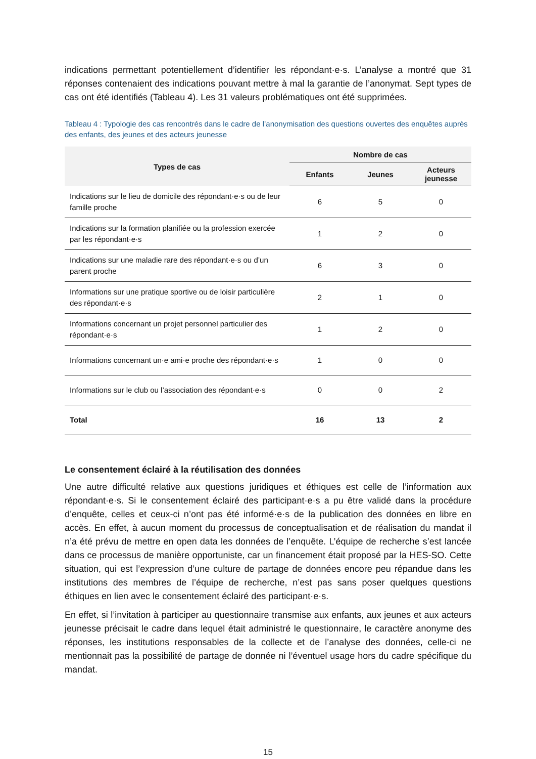indications permettant potentiellement d’identifier les répondant·e·s. L’analyse a montré que 31 réponses contenaient des indications pouvant mettre à mal la garantie de l’anonymat. Sept types de cas ont été identifiés (Tableau 4). Les 31 valeurs problématiques ont été supprimées.
Tableau 4 : Typologie des cas rencontrés dans le cadre de l’anonymisation des questions ouvertes des enquêtes auprès des enfants, des jeunes et des acteurs jeunesse
| Types de cas | Nombre de cas | | |
| --- | --- | --- | --- |
| | Enfants | Jeunes | Acteurs jeunesse |
| Indications sur le lieu de domicile des répondant·e·s ou de leur famille proche | 6 | 5 | 0 |
| Indications sur la formation planifiée ou la profession exercée par les répondant·e·s | 1 | 2 | 0 |
| Indications sur une maladie rare des répondant·e·s ou d’un parent proche | 6 | 3 | 0 |
| Informations sur une pratique sportive ou de loisir particulière des répondant·e·s | 2 | 1 | 0 |
| Informations concernant un projet personnel particulier des répondant·e·s | 1 | 2 | 0 |
| Informations concernant un·e ami·e proche des répondant·e·s | 1 | 0 | 0 |
| Informations sur le club ou l’association des répondant·e·s | 0 | 0 | 2 |
| Total | 16 | 13 | 2 |
Le consentement éclairé à la réutilisation des données
Une autre difficulté relative aux questions juridiques et éthiques est celle de l’information aux répondant·e·s. Si le consentement éclairé des participant·e·s a pu être validé dans la procédure d’enquête, celles et ceux-ci n’ont pas été informé·e·s de la publication des données en libre en accès. En effet, à aucun moment du processus de conceptualisation et de réalisation du mandat il n’a été prévu de mettre en open data les données de l’enquête. L’équipe de recherche s’est lancée dans ce processus de manière opportuniste, car un financement était proposé par la HES-SO. Cette situation, qui est l’expression d’une culture de partage de données encore peu répandue dans les institutions des membres de l’équipe de recherche, n’est pas sans poser quelques questions éthiques en lien avec le consentement éclairé des participant·e·s.
En effet, si l’invitation à participer au questionnaire transmise aux enfants, aux jeunes et aux acteurs jeunesse précisait le cadre dans lequel était administré le questionnaire, le caractère anonyme des réponses, les institutions responsables de la collecte et de l’analyse des données, celle-ci ne mentionnait pas la possibilité de partage de donnée ni l’éventuel usage hors du cadre spécifique du mandat.
15